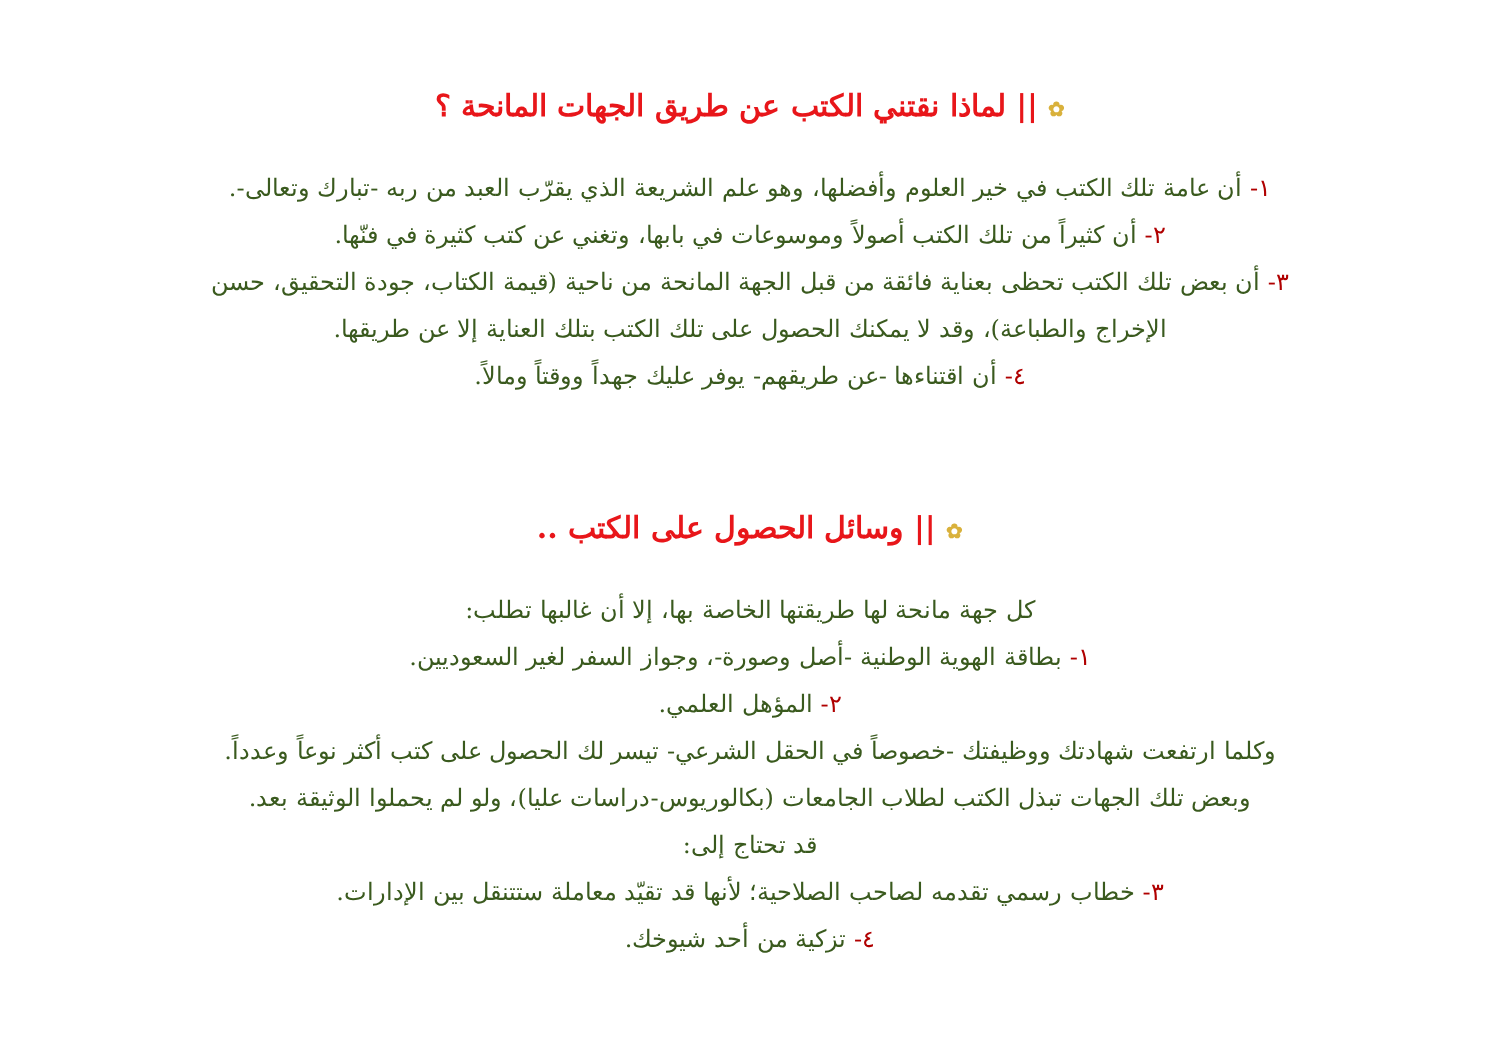✿ || لماذا نقتني الكتب عن طريق الجهات المانحة ؟
١- أن عامة تلك الكتب في خير العلوم وأفضلها، وهو علم الشريعة الذي يقرّب العبد من ربه -تبارك وتعالى-.
٢- أن كثيراً من تلك الكتب أصولاً وموسوعات في بابها، وتغني عن كتب كثيرة في فنّها.
٣- أن بعض تلك الكتب تحظى بعناية فائقة من قبل الجهة المانحة من ناحية (قيمة الكتاب، جودة التحقيق، حسن
الإخراج والطباعة)، وقد لا يمكنك الحصول على تلك الكتب بتلك العناية إلا عن طريقها.
٤- أن اقتناءها -عن طريقهم- يوفر عليك جهداً ووقتاً ومالاً.
✿ || وسائل الحصول على الكتب ..
كل جهة مانحة لها طريقتها الخاصة بها، إلا أن غالبها تطلب:
١- بطاقة الهوية الوطنية -أصل وصورة-، وجواز السفر لغير السعوديين.
٢- المؤهل العلمي.
وكلما ارتفعت شهادتك ووظيفتك -خصوصاً في الحقل الشرعي- تيسر لك الحصول على كتب أكثر نوعاً وعدداً.
وبعض تلك الجهات تبذل الكتب لطلاب الجامعات (بكالوريوس-دراسات عليا)، ولو لم يحملوا الوثيقة بعد.
قد تحتاج إلى:
٣- خطاب رسمي تقدمه لصاحب الصلاحية؛ لأنها قد تقيّد معاملة ستتنقل بين الإدارات.
٤- تزكية من أحد شيوخك.